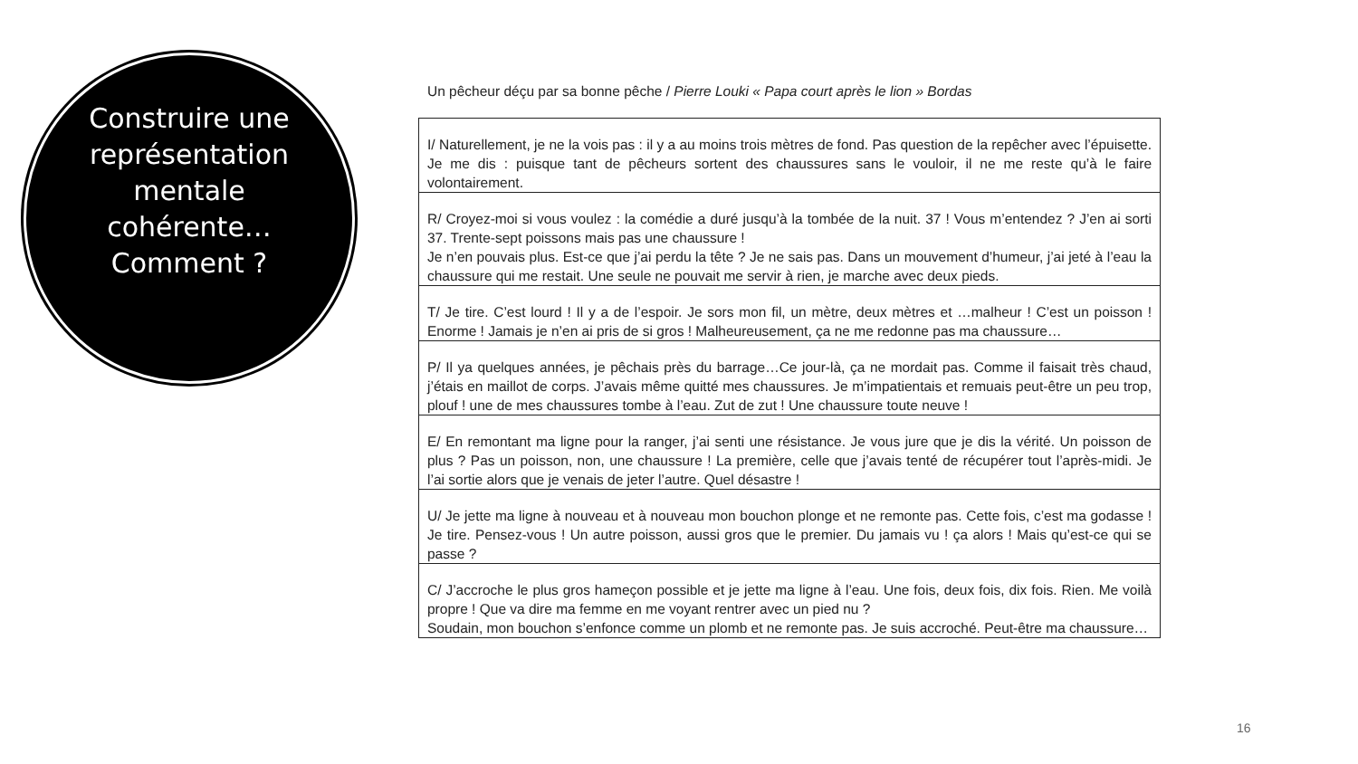Construire une représentation mentale cohérente… Comment ?
Un pêcheur déçu par sa bonne pêche / Pierre Louki « Papa court après le lion » Bordas
| I/ Naturellement, je ne la vois pas : il y a au moins trois mètres de fond. Pas question de la repêcher avec l’épuisette. Je me dis : puisque tant de pêcheurs sortent des chaussures sans le vouloir, il ne me reste qu’à le faire volontairement. |
| R/ Croyez-moi si vous voulez : la comédie a duré jusqu’à la tombée de la nuit. 37 ! Vous m’entendez ? J’en ai sorti 37. Trente-sept poissons mais pas une chaussure ! Je n’en pouvais plus. Est-ce que j’ai perdu la tête ? Je ne sais pas. Dans un mouvement d’humeur, j’ai jeté à l’eau la chaussure qui me restait. Une seule ne pouvait me servir à rien, je marche avec deux pieds. |
| T/ Je tire. C’est lourd ! Il y a de l’espoir. Je sors mon fil, un mètre, deux mètres et …malheur ! C’est un poisson ! Enorme ! Jamais je n’en ai pris de si gros ! Malheureusement, ça ne me redonne pas ma chaussure… |
| P/ Il ya quelques années, je pêchais près du barrage…Ce jour-là, ça ne mordait pas. Comme il faisait très chaud, j’étais en maillot de corps. J’avais même quitté mes chaussures. Je m’impatientais et remuais peut-être un peu trop, plouf ! une de mes chaussures tombe à l’eau. Zut de zut ! Une chaussure toute neuve ! |
| E/ En remontant ma ligne pour la ranger, j’ai senti une résistance. Je vous jure que je dis la vérité. Un poisson de plus ? Pas un poisson, non, une chaussure ! La première, celle que j’avais tenté de récupérer tout l’après-midi. Je l’ai sortie alors que je venais de jeter l’autre. Quel désastre ! |
| U/ Je jette ma ligne à nouveau et à nouveau mon bouchon plonge et ne remonte pas. Cette fois, c’est ma godasse ! Je tire. Pensez-vous ! Un autre poisson, aussi gros que le premier. Du jamais vu ! ça alors ! Mais qu’est-ce qui se passe ? |
| C/ J’accroche le plus gros hameçon possible et je jette ma ligne à l’eau. Une fois, deux fois, dix fois. Rien. Me voilà propre ! Que va dire ma femme en me voyant rentrer avec un pied nu ? Soudain, mon bouchon s’enfonce comme un plomb et ne remonte pas. Je suis accroché. Peut-être ma chaussure… |
16